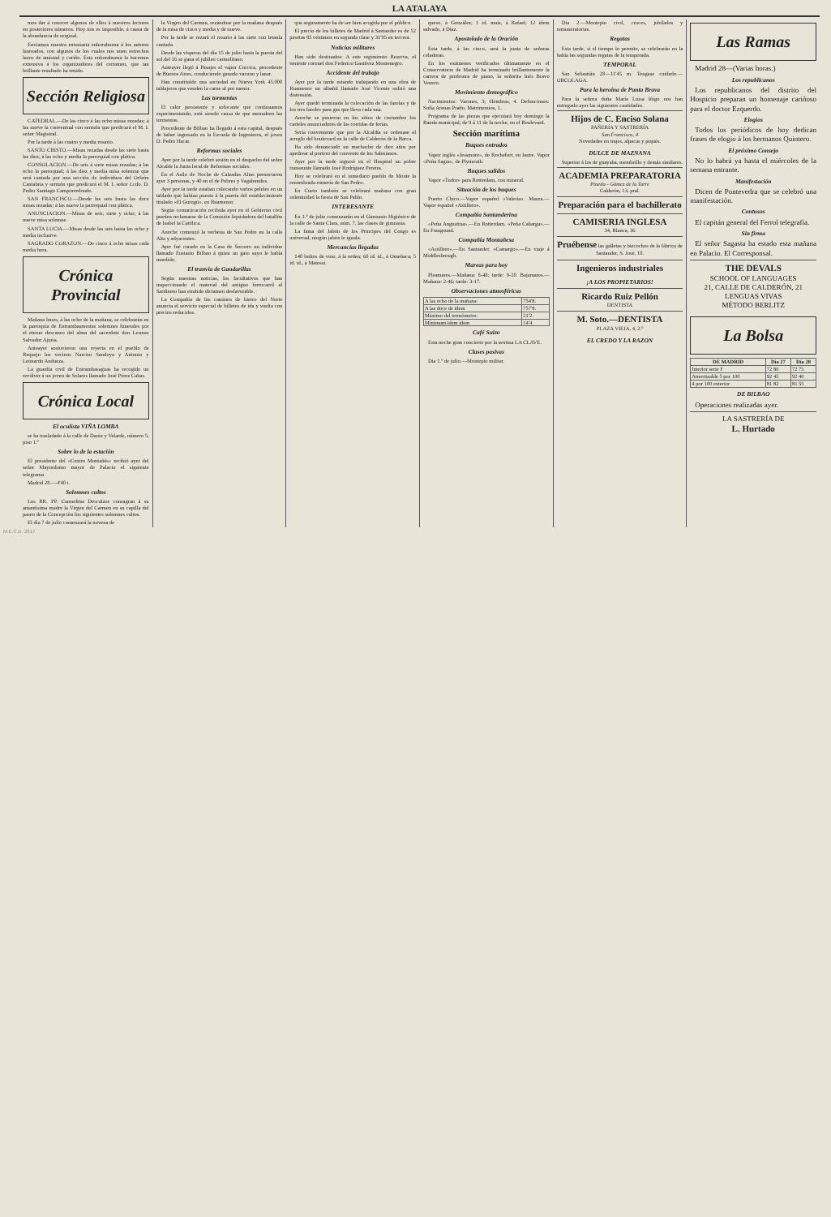LA ATALAYA
mos dar á conocer algunos de ellos á nuestros lectores en posteriores números. Hoy nos es imposible, á causa de la abundancia de original.
Enviamos nuestra entusiasta enhorabuena á los autores laureados, con algunos de los cuales nos unen estrechos lazos de amistad y cariño. Esta enhorabuena la hacemos extensiva á los organizadores del certamen, que tan brillante resultado ha tenido.
Sección Religiosa
CATEDRAL.—De las cinco á las ocho misas rezadas; á las nueve la conventual con sermón que predicará el M. I. señor Magistral.
Por la tarde á las cuatro y media rosario.
SANTO CRISTO.—Misas rezadas desde las siete hasta las diez; á las ocho y media la parroquial con plática.
CONSOLACION.—De seis á siete misas rezadas; á las ocho la parroquial; á las diez y media misa solemne que será cantada por una sección de individuos del Orfeón Cantabria y sermón que predicará el M. I. señor Lcdo. D. Pedro Santiago Camporredondo.
SAN FRANCISCO.—Desde las seis hasta las doce misas rezadas; á las nueve la parroquial con plática.
ANUNCIACION.—Misas de seis, siete y ocho; á las nueve misa solemne.
SANTA LUCIA.—Misas desde las seis hasta las ocho y media inclusive.
SAGRADO CORAZON.—De cinco á ocho misas cada media hora.
Crónica Provincial
Mañana lunes, á las ocho de la mañana, se celebrarán en la parroquia de Entrambasmestas solemnes funerales por el eterno descanso del alma del sacerdote don Lesmes Salvador Ajuria.
Anteayer sostuvieron una reyerta en el pueblo de Requejo los vecinos Narciso Sandoya y Antonio y Leonardo Andueza.
La guardia civil de Entrambasaguas ha recogido un revólver á un joven de Solares llamado José Pérez Cabas.
Crónica Local
El oculista VIÑA LOMBA
se ha trasladado á la calle de Daoiz y Velarde, número 5, piso 1.º
Sobre lo de la estación
El presidente del «Centro Montañés» recibió ayer del señor Mayordomo mayor de Palacio el siguiente telegrama.
Madrid 28.—4'40 t.
Solemnes cultos
Los RR. PP. Carmelitas Descalzos consagran á su amantísima madre la Virgen del Carmen en su capilla del paseo de la Concepción los siguientes solemnes cultos.
El día 7 de julio comenzará la novena de
la Virgen del Carmen, rezándose por la mañana después de la misa de cinco y media y de nueve.
Por la tarde se rezará el rosario á las siete con letanía cantada.
Desde las vísperas del día 15 de julio hasta la puesta del sol del 16 se gana el jubileo carmelitano.
Anteayer llegó á Pasajes el vapor Corcica, procedente de Buenos Aires, conduciendo ganado vacuno y lanar.
Han constituído una sociedad en Nueva York 45.000 tablajeros que venden la carne al por menor.
Las tormentas
El calor persistente y sofocante que continuamos experimentando, está siendo causa de que menudeen las tormentas.
Procedente de Bilbao ha llegado á esta capital, después de haber ingresado en la Escuela de Ingenieros, el joven D. Pedro Hacar.
Reformas sociales
Ayer por la tarde celebró sesión en el despacho del señor Alcalde la Junta local de Reformas sociales.
En el Asilo de Noche de Calzadas Altas pernoctaron ayer 3 personas, y 40 en el de Pobres y Vagabundos.
Ayer por la tarde estaban colocando varios peleles en un tablado que habían puesto á la puerta del establecimiento titulado «El Gurugú», en Ruamenor.
Según comunicación recibida ayer en el Gobierno civil pueden reclamarse de la Comisión liquidadora del batallón de Isabel la Católica.
Anoche comenzó la verbena de San Pedro en la calle Alta y adyacentes.
Ayer fué curado en la Casa de Socorro un individuo llamado Eustasio Bilbao á quien un gato suyo le había mordido.
El tranvía de Gandarillas
Según nuestras noticias, los facultativos que han inspeccionado el material del antiguo ferrocarril al Sardinero han emitido dictamen desfavorable.
La Compañía de los caminos de hierro del Norte anuncia el servicio especial de billetes de ida y vuelta con precios reducidos.
que seguramente ha de ser bien acogida por el público.
El precio de los billetes de Madrid á Santander es de 52 pesetas 85 céntimos en segunda clase y 31'95 en tercera.
Noticias militares
Han sido destinados: A este regimiento Reserva, el teniente coronel don Federico Gastávez Montenegro.
Accidente del trabajo
Ayer por la tarde estando trabajando en una obra de Ruamenor un albañil llamado José Vicente sufrió una distensión.
Ayer quedó terminada la colocación de las farolas y de los tres faroles para gas que lleva cada una.
Anoche se pusieron en los sitios de costumbre los carteles anunciadores de las corridas de ferias.
Sería conveniente que por la Alcaldía se ordenase el arreglo del boulevard en la calle de Calderón de la Barca.
Ha sido denunciado un muchacho de diez años por apedrear al portero del convento de los Salesianos.
Ayer por la tarde ingresó en el Hospital un pobre transeunte llamado José Rodríguez Pereira.
Hoy se celebrará en el inmediato pueblo de Monte la renombrada romería de San Pedro.
En Cueto también se celebrará mañana con gran solemnidad la fiesta de San Pablo.
INTERESANTE
En 1.º de julio comenzarán en el Gimnasio Higiénico de la calle de Santa Clara, núm. 7, las clases de gimnasia.
La fama del Jabón de los Principes del Congo es universal, ningún jabón le iguala.
Mercancías llegadas
140 bultos de vino, á la orden; 68 id. id., á Omeñaca; 5 id. id., á Matossi.
queso, á González; 1 id. maíz, á Rafael; 12 idem salvado, á Díaz.
Apostolado de la Oración
Esta tarde, á las cinco, será la junta de señoras celadoras.
En los exámenes verificados últimamente en el Conservatorio de Madrid ha terminado brillantemente la carrera de profesora de piano, la señorita Inés Bravo Venero.
Movimiento demográfico
Nacimientos: Varones, 3; Hembras, 4. Defunciones: Sofía Arenas Prado. Matrimonios, 1.
Programa de las piezas que ejecutará hoy domingo la Banda municipal, de 9 á 11 de la noche, en el Boulevard.
Sección marítima
Buques entrados
Vapor inglés «Jessmore», de Rochefort, en lastre. Vapor «Peña Sagra», de Plymouth.
Buques salidos
Vapor «Tudor» para Rotterdam, con mineral.
Situación de los buques
Puerto Chico.—Vapor español «Valeria». Maura.—Vapor español «Astillero».
Compañía Santanderina
«Peña Angustina».—En Rotterdam. «Peña Cabarga».—En Frangsund.
Compañía Montañesa
«Astillero».—En Santander. «Camargo».—En viaje á Middlesbrough.
Mareas para hoy
Pleamares.—Mañana: 8-48; tarde: 9-20. Bajamares.—Mañana: 2-46; tarde: 3-17.
Observaciones atmosféricas
| A las ocho de la mañana: | 754'8. |
| A las doce de idem | 757'8. |
| Máximo del termómetro: | 21'2. |
| Mínimum idem idem | 14'4 |
Café Suizo
Esta noche gran concierto por la sextina LA CLAVE.
Clases pasivas
Día 1.º de julio.—Montepío militar.
Día 2.—Montepío civil, cruces, jubilados y remuneratorias.
Regatas
Esta tarde, si el tiempo lo permite, se celebrarán en la bahía las segundas regatas de la temporada.
TEMPORAL
San Sebastián 28—11'45 m. Tengase cuidado.—ORCOLAGA.
Para la heroína de Punta Brava
Para la señora doña María Luisa Iñigo nos han entregado ayer las siguientes cantidades.
Hijos de C. Enciso Solana
PAÑERÍA Y SASTRERÍA
San Francisco, 4
Novedades en trajes, alpacas y piqués.
DULCE DE MAZNANA
Superior á los de guayaba, membrillo y demás similares.
ACADEMIA PREPARATORIA
Pineda - Gómez de la Torre
Calderón, 13, pral.
Preparación para el bachillerato
CAMISERIA INGLESA
34, Blanca, 36
Pruébense las galletas y bizcochos de la fábrica de Santander, S. José, 10.
Ingenieros industriales
¡A LOS PROPIETARIOS!
Ricardo Ruiz Pellón
DENTISTA
M. Soto.—DENTISTA
PLAZA VIEJA, 4, 2.º
EL CREDO Y LA RAZON
Las Ramas
Madrid 28—(Varias horas.)
Los republicanos
Los republicanos del distrito del Hospicio preparan un homenaje cariñoso para el doctor Ezquerdo.
Elogios
Todos los periódicos de hoy dedican frases de elogio á los hermanos Quintero.
El próximo Consejo
No lo habrá ya hasta el miércoles de la semana entrante.
Manifestación
Dicen de Pontevedra que se celebró una manifestación.
Contusos
El capitán general del Ferrol telegrafía.
Sin firma
El señor Sagasta ha estado esta mañana en Palacio. El Corresponsal.
THE DEVALS
SCHOOL OF LANGUAGES
21, CALLE DE CALDERÓN, 21
LENGUAS VIVAS
MÉTODO BERLITZ
La Bolsa
| DE MADRID | Día 27 | Día 28 |
| --- | --- | --- |
| Interior serie F | 72 80 | 72 75 |
| Amortizable 5 por 100 | 92 45 | 92 40 |
| 4 por 100 exterior | 81 82 | 81 55 |
DE BILBAO
Operaciones realizadas ayer.
LA SASTRERÍA DE
L. Hurtado
M.E.C.D. 2017